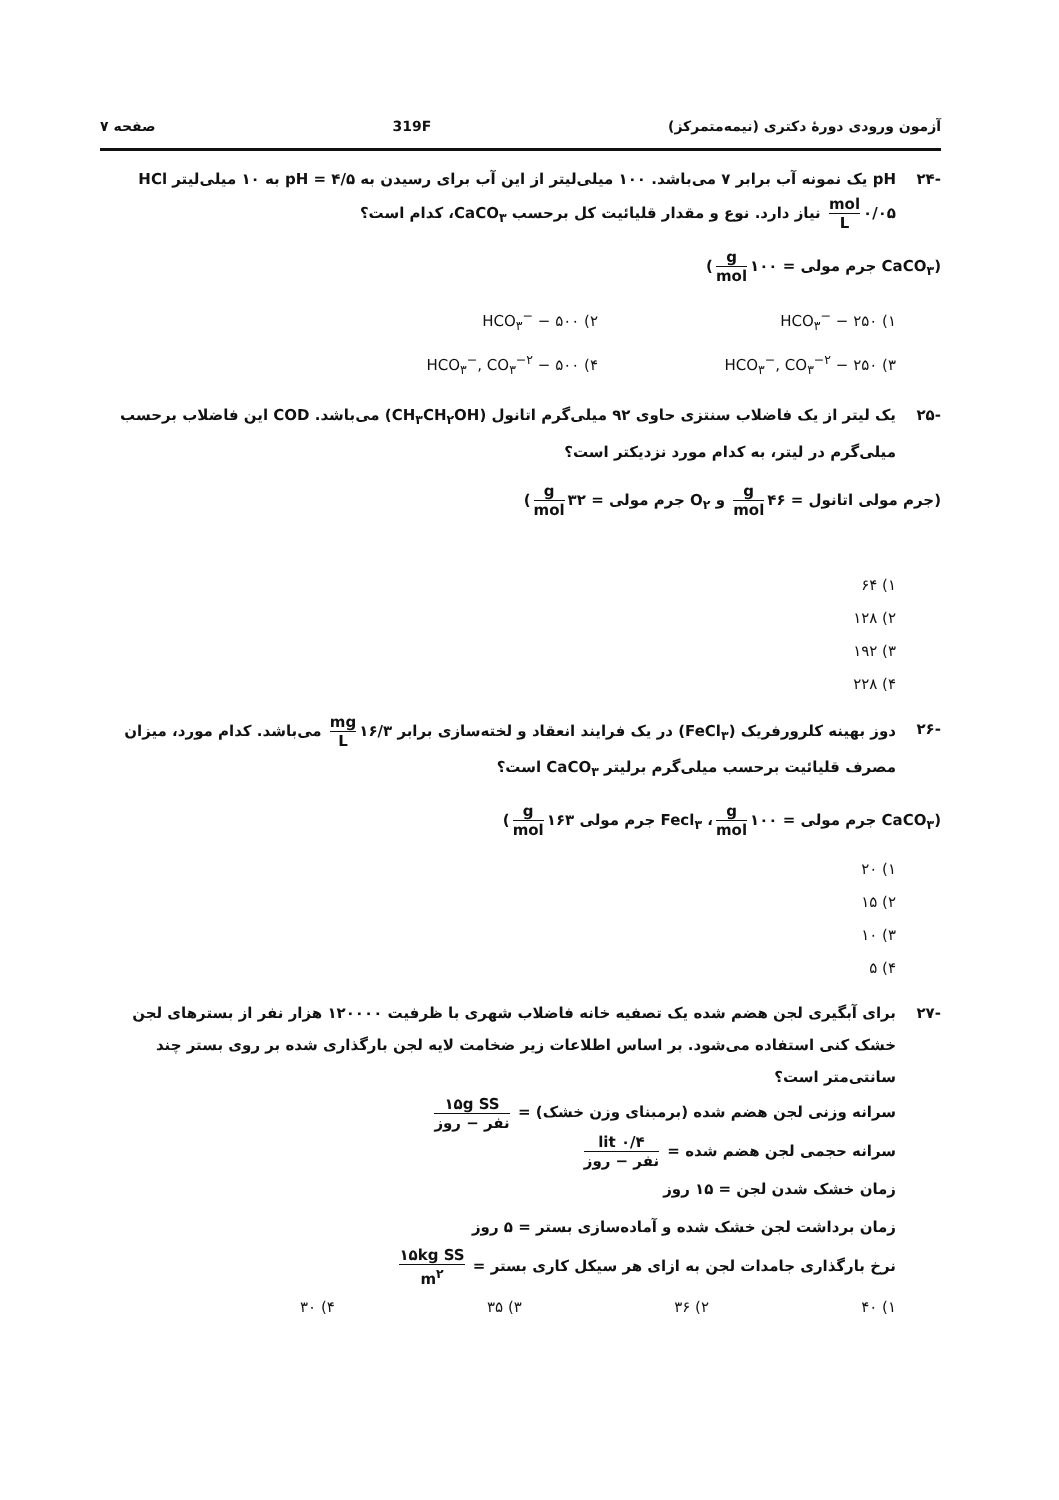آزمون ورودی دورهٔ دکتری (نیمه‌متمرکز) 319F صفحه ۷
-۲۴ pH یک نمونه آب برابر ۷ می‌باشد. ۱۰۰ میلی‌لیتر از این آب برای رسیدن به pH = ۴/۵ به ۱۰ میلی‌لیتر HCl mol L ۰/۰۵ نیاز دارد. نوع و مقدار قلیائیت کل برحسب CaCO<sub>۳</sub>، کدام است؟
(CaCO<sub>۳</sub> جرم مولی = ۱۰۰ g mol)
۱) HCO<sub>۳</sub><sup>−</sup> − ۲۵۰
۲) HCO<sub>۳</sub><sup>−</sup> − ۵۰۰
۳) HCO<sub>۳</sub><sup>−</sup>, CO<sub>۳</sub><sup>−۲</sup> − ۲۵۰
۴) HCO<sub>۳</sub><sup>−</sup>, CO<sub>۳</sub><sup>−۲</sup> − ۵۰۰
-۲۵ یک لیتر از یک فاضلاب سنتزی حاوی ۹۲ میلی‌گرم اتانول (CH<sub>۳</sub>CH<sub>۲</sub>OH) می‌باشد. COD این فاضلاب برحسب میلی‌گرم در لیتر، به کدام مورد نزدیکتر است؟
(جرم مولی اتانول = ۴۶ g mol و O<sub>۲</sub> جرم مولی = ۳۲ g mol)
۱) ۶۴
۲) ۱۲۸
۳) ۱۹۲
۴) ۲۲۸
-۲۶ دوز بهینه کلرورفریک (FeCl<sub>۳</sub>) در یک فرایند انعقاد و لخته‌سازی برابر ۱۶/۳ mg L می‌باشد. کدام مورد، میزان مصرف قلیائیت برحسب میلی‌گرم برلیتر CaCO<sub>۳</sub> است؟
(CaCO<sub>۳</sub> جرم مولی = ۱۰۰ g mol ، Fecl<sub>۳</sub> جرم مولی ۱۶۳ g mol)
۱) ۲۰
۲) ۱۵
۳) ۱۰
۴) ۵
-۲۷ برای آبگیری لجن هضم شده یک تصفیه خانه فاضلاب شهری با ظرفیت ۱۲۰۰۰۰ هزار نفر از بسترهای لجن خشک کنی استفاده می‌شود. بر اساس اطلاعات زیر ضخامت لایه لجن بارگذاری شده بر روی بستر چند سانتی‌متر است؟
سرانه وزنی لجن هضم شده (برمبنای وزن خشک) = ۱۵g SS نفر − روز
سرانه حجمی لجن هضم شده = ۰/۴ lit نفر − روز
زمان خشک شدن لجن = ۱۵ روز
زمان برداشت لجن خشک شده و آماده‌سازی بستر = ۵ روز
نرخ بارگذاری جامدات لجن به ازای هر سیکل کاری بستر = ۱۵kg SS m<sup>۲</sup>
۱) ۴۰ ۲) ۳۶ ۳) ۳۵ ۴) ۳۰